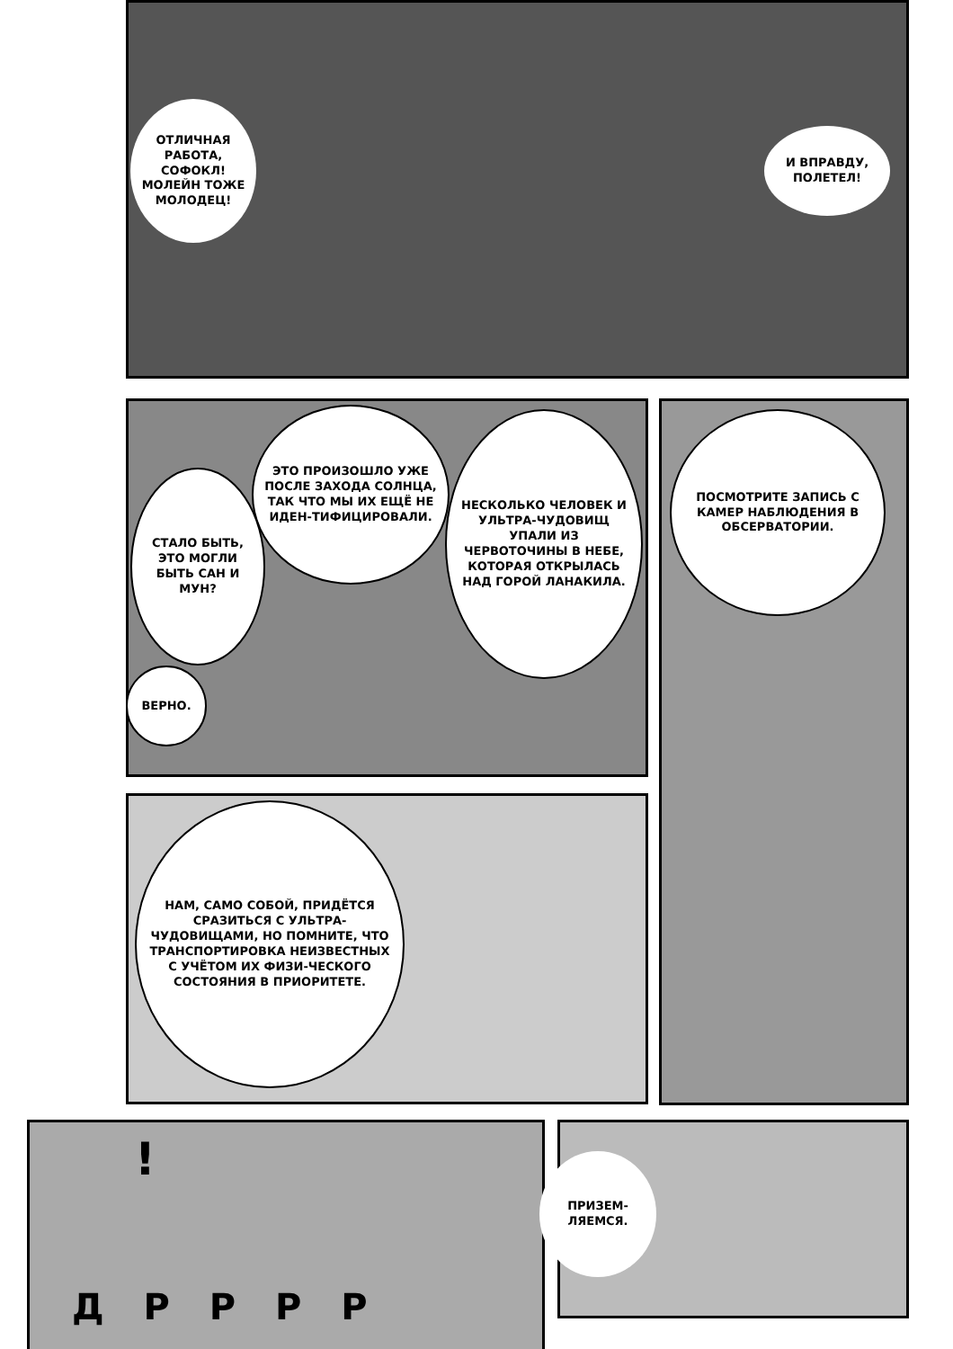ОТЛИЧНАЯ РАБОТА, СОФОКЛ! МОЛЕЙН ТОЖЕ МОЛОДЕЦ!
И ВПРАВДУ, ПОЛЕТЕЛ!
ЭТО ПРОИЗОШЛО УЖЕ ПОСЛЕ ЗАХОДА СОЛНЦА, ТАК ЧТО МЫ ИХ ЕЩЁ НЕ ИДЕН-ТИФИЦИРОВАЛИ.
СТАЛО БЫТЬ, ЭТО МОГЛИ БЫТЬ САН И МУН?
НЕСКОЛЬКО ЧЕЛОВЕК И УЛЬТРА-ЧУДОВИЩ УПАЛИ ИЗ ЧЕРВОТОЧИНЫ В НЕБЕ, КОТОРАЯ ОТКРЫЛАСЬ НАД ГОРОЙ ЛАНАКИЛА.
ВЕРНО.
ПОСМОТРИТЕ ЗАПИСЬ С КАМЕР НАБЛЮДЕНИЯ В ОБСЕРВАТОРИИ.
НАМ, САМО СОБОЙ, ПРИДЁТСЯ СРАЗИТЬСЯ С УЛЬТРА-ЧУДОВИЩАМИ, НО ПОМНИТЕ, ЧТО ТРАНСПОРТИРОВКА НЕИЗВЕСТНЫХ С УЧЁТОМ ИХ ФИЗИ-ЧЕСКОГО СОСТОЯНИЯ В ПРИОРИТЕТЕ.
!
Д Р Р Р Р
ПРИЗЕМ-ЛЯЕМСЯ.